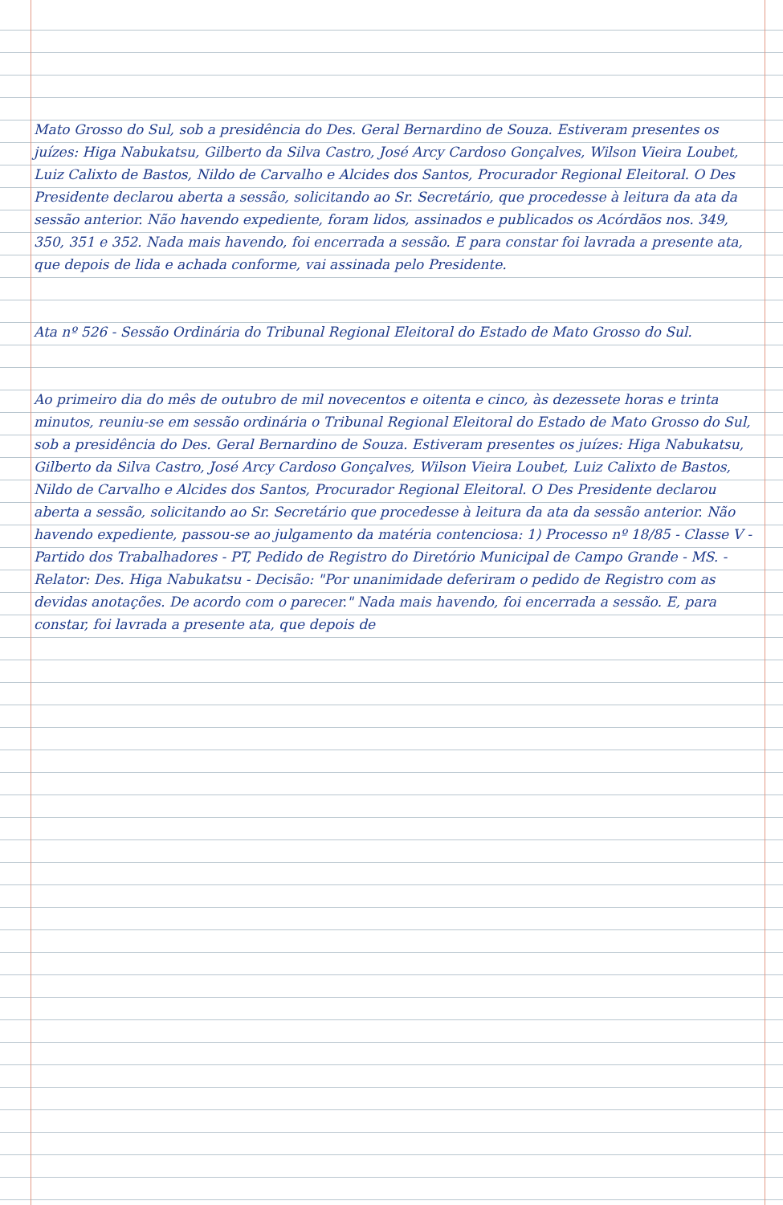Mato Grosso do Sul, sob a presidência do Des. Geral Bernardino de Souza. Estiveram presentes os juízes: Higa Nabukatsu, Gilberto da Silva Castro, José Arcy Cardoso Gonçalves, Wilson Vieira Loubet, Luiz Calixto de Bastos, Nildo de Carvalho e Alcides dos Santos, Procurador Regional Eleitoral. O Des Presidente declarou aberta a sessão, solicitando ao Sr. Secretário, que procedesse à leitura da ata da sessão anterior. Não havendo expediente, foram lidos, assinados e publicados os Acórdãos nos. 349, 350, 351 e 352. Nada mais havendo, foi encerrada a sessão. E para constar foi lavrada a presente ata, que depois de lida e achada conforme, vai assinada pelo Presidente.
Ata nº 526 - Sessão Ordinária do Tribunal Regional Eleitoral do Estado de Mato Grosso do Sul.
Ao primeiro dia do mês de outubro de mil novecentos e oitenta e cinco, às dezessete horas e trinta minutos, reuniu-se em sessão ordinária o Tribunal Regional Eleitoral do Estado de Mato Grosso do Sul, sob a presidência do Des. Geral Bernardino de Souza. Estiveram presentes os juízes: Higa Nabukatsu, Gilberto da Silva Castro, José Arcy Cardoso Gonçalves, Wilson Vieira Loubet, Luiz Calixto de Bastos, Nildo de Carvalho e Alcides dos Santos, Procurador Regional Eleitoral. O Des Presidente declarou aberta a sessão, solicitando ao Sr. Secretário que procedesse à leitura da ata da sessão anterior. Não havendo expediente, passou-se ao julgamento da matéria contenciosa: 1) Processo nº 18/85 - Classe V - Partido dos Trabalhadores - PT, Pedido de Registro do Diretório Municipal de Campo Grande - MS. - Relator: Des. Higa Nabukatsu - Decisão: "Por unanimidade deferiram o pedido de Registro com as devidas anotações. De acordo com o parecer." Nada mais havendo, foi encerrada a sessão. E, para constar, foi lavrada a presente ata, que depois de